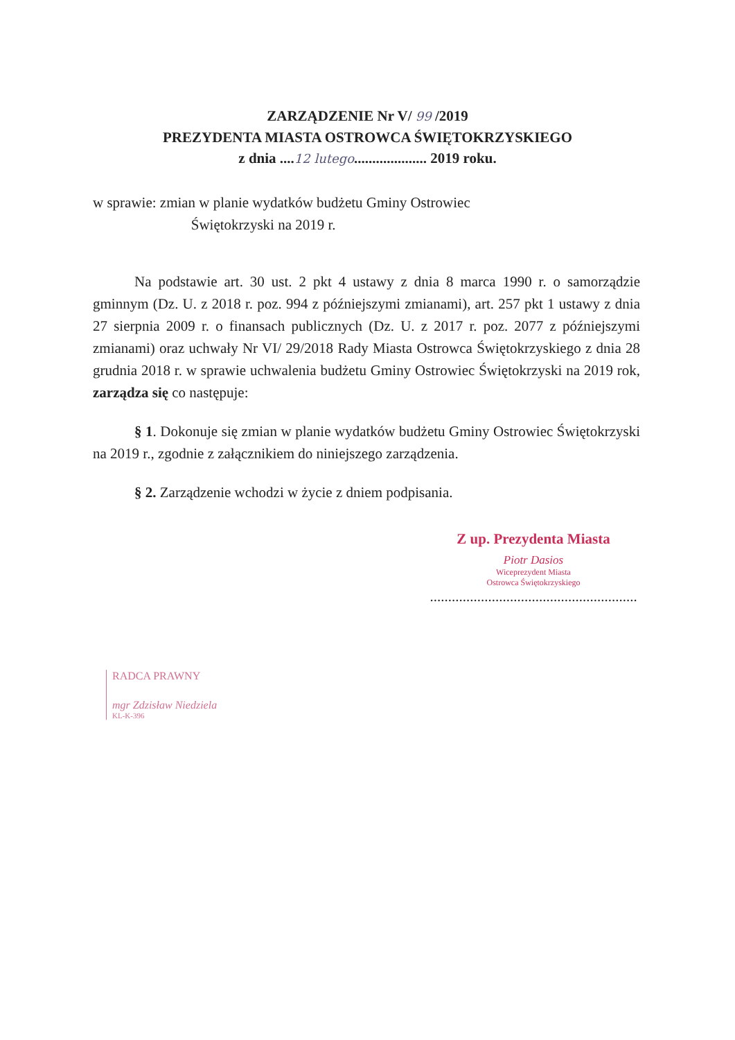ZARZĄDZENIE Nr V/ 99 /2019
PREZYDENTA MIASTA OSTROWCA ŚWIĘTOKRZYSKIEGO
z dnia ....12 lutego.................... 2019 roku.
w sprawie: zmian w planie wydatków budżetu Gminy Ostrowiec
Świętokrzyski na 2019 r.
Na podstawie art. 30 ust. 2 pkt 4 ustawy z dnia 8 marca 1990 r. o samorządzie gminnym (Dz. U. z 2018 r. poz. 994 z późniejszymi zmianami), art. 257 pkt 1 ustawy z dnia 27 sierpnia 2009 r. o finansach publicznych (Dz. U. z 2017 r. poz. 2077 z późniejszymi zmianami) oraz uchwały Nr VI/ 29/2018 Rady Miasta Ostrowca Świętokrzyskiego z dnia 28 grudnia 2018 r. w sprawie uchwalenia budżetu Gminy Ostrowiec Świętokrzyski na 2019 rok, zarządza się co następuje:
§ 1. Dokonuje się zmian w planie wydatków budżetu Gminy Ostrowiec Świętokrzyski na 2019 r., zgodnie z załącznikiem do niniejszego zarządzenia.
§ 2. Zarządzenie wchodzi w życie z dniem podpisania.
Z up. Prezydenta Miasta
Piotr Dasios
Wiceprezydent Miasta
Ostrowca Świętokrzyskiego
.........................................................
RADCA PRAWNY
mgr Zdzisław Niedziela
KL-K-396